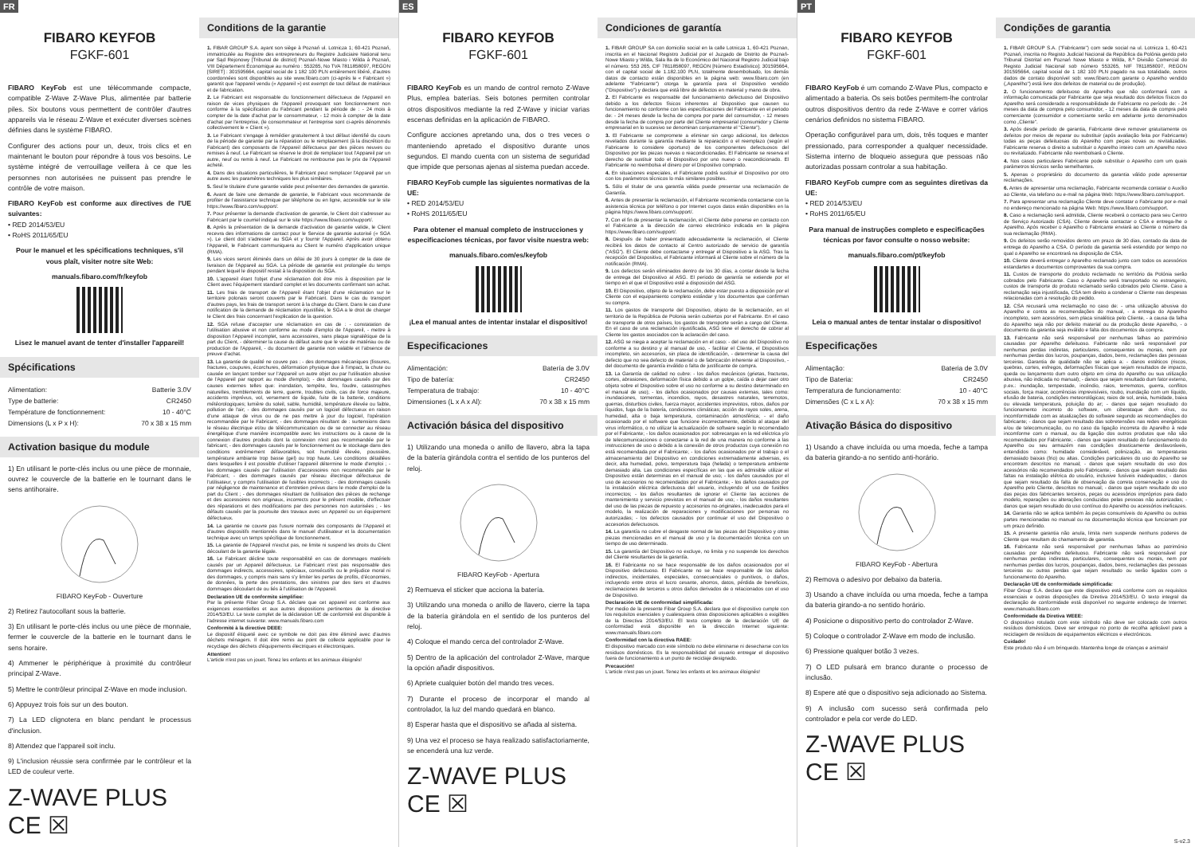FR
FIBARO KEYFOB
FGKF-601
FIBARO KeyFob est une télécommande compacte, compatible Z-Wave Z-Wave Plus, alimentée par batterie piles. Six boutons vous permettent de contrôler d'autres appareils via le réseau Z-Wave et exécuter diverses scènes définies dans le système FIBARO.
Configurer des actions pour un, deux, trois clics et en maintenant le bouton pour répondre à tous vos besoins. Le système intégré de verrouillage veillera à ce que les personnes non autorisées ne puissent pas prendre le contrôle de votre maison.
FIBARO KeyFob est conforme aux directives de l'UE suivantes:
• RED 2014/53/EU
• RoHS 2011/65/EU
Pour le manuel et les spécifications techniques, s'il vous plaît, visiter notre site Web:
manuals.fibaro.com/fr/keyfob
Lisez le manuel avant de tenter d'installer l'appareil!
Spécifications
| Alimentation: | Batterie 3.0V |
| Type de batterie: | CR2450 |
| Température de fonctionnement: | 10 - 40°C |
| Dimensions (L x P x H): | 70 x 38 x 15 mm |
Activation basique du module
1) En utilisant le porte-clés inclus ou une pièce de monnaie, ouvrez le couvercle de la batterie en le tournant dans le sens antihoraire.
FIBARO KeyFob - Ouverture
2) Retirez l'autocollant sous la batterie.
3) En utilisant le porte-clés inclus ou une pièce de monnaie, fermer le couvercle de la batterie en le tournant dans le sens horaire.
4) Ammener le périphérique à proximité du contrôleur principal Z-Wave.
5) Mettre le contrôleur principal Z-Wave en mode inclusion.
6) Appuyez trois fois sur un des bouton.
7) La LED clignotera en blanc pendant le processus d'inclusion.
8) Attendez que l'appareil soit inclu.
9) L'inclusion réussie sera confirmée par le contrôleur et la LED de couleur verte.
Z-WAVE PLUS CE ☒
Conditions de la garantie
1. FIBAR GROUP S.A. ayant son siège à Poznań ul. Lotnicza 1; 60-421 Poznań, immatriculée au Registre des entrepreneurs du Registre Judiciaire National tenu par Sąd Rejonowy [Tribunal de district] Poznań-Nowe Miasto i Wilda à Poznań, VIII Département Économique au numéro : 553265, No TVA 7811858097, REGON [SIRET] : 301595664, capital social de 1 182 100 PLN entièrement libéré, d'autres coordonnées sont disponibles au site www.fibaro.com (ci-après le « Fabricant ») garantit que l'appareil vendu (« Appareil ») est exempt de tout défaut de matériaux et de fabrication.
2. Le Fabricant est responsable du fonctionnement défectueux de l'Appareil en raison de vices physiques de l'Appareil provoquant son fonctionnement non conforme à la spécification du Fabricant pendant la période de : - 24 mois à compter de la date d'achat par le consommateur, - 12 mois à compter de la date d'achat par l'entreprise, (le consommateur et l'entreprise sont ci-après dénommés collectivement le « Client »).
3. Le Fabricant s'engage à remédier gratuitement à tout défaut identifié du cours de la période de garantie par la réparation ou le remplacement (à la discrétion du Fabricant) des composants de l'Appareil défectueux par des pièces neuves ou remises à neuf. Le Fabricant se réserve le droit de remplacer tout l'Appareil par un autre, neuf ou remis à neuf. Le Fabricant ne rembourse pas le prix de l'Appareil acheté.
4. Dans des situations particulières, le Fabricant peut remplacer l'Appareil par un autre avec les paramètres techniques les plus similaires.
5. Seul le titulaire d'une garantie valide peut présenter des demandes de garantie.
6. Avant de faire une demande de garantie, le Fabricant vous recommande de profiter de l'assistance technique par téléphone ou en ligne, accessible sur le site https://www.fibaro.com/support/.
7. Pour présenter la demande d'activation de garantie, le Client doit s'adresser au Fabricant par le courriel indiqué sur le site https://www.fibaro.com/support/.
8. Après la présentation de la demande d'activation de garantie valide, le Client recevra des informations de contact pour le Service de garantie autorisé (« SGA »). Le client doit s'adresser au SGA et y fournir l'Appareil. Après avoir obtenu l'Appareil, le Fabricant communiquera au Client le numéro d'application unique (RMA).
9. Les vices seront éliminés dans un délai de 30 jours à compter de la date de livraison de l'Appareil au SGA. La période de garantie est prolongée du temps pendant lequel le dispositif restait à la disposition du SGA.
10. L'appareil étant l'objet d'une réclamation doit être mis à disposition par le Client avec l'équipement standard complet et les documents confirmant son achat.
11. Les frais de transport de l'Appareil étant l'objet d'une réclamation sur le territoire polonais seront couverts par le Fabricant. Dans le cas du transport d'autres pays, les frais de transport seront à la charge du Client. Dans le cas d'une notification de la demande de réclamation injustifiée, le SGA a le droit de charger le Client des frais concernant l'explication de la question.
12. SGA refuse d'accepter une réclamation en cas de : - constatation de l'utilisation abusive et non conforme au mode d'emploi de l'Appareil, - mettre à disposition l'Appareil incomplet, sans accessoires, sans plaque signalétique de la part du Client, - déterminer la cause du défaut autre que le vice de matériau ou de production de l'Appareil, - du document de garantie non valable et l'absence de preuve d'achat.
13. La garantie de qualité ne couvre pas : - des dommages mécaniques (fissures, fractures, coupures, écorchures, déformation physique due à l'impact, la chute ou causée en lançant tomber sur l'Appareil un autre objet ou par l'utilisation abusive de l'Appareil par rapport au mode d'emploi); - des dommages causés par des causes externes telles que: inondation, tempête, feu, foudre, catastrophes naturelles, tremblements de terre, guerre, troubles civils, cas de force majeure, accidents imprévus, vol, versement de liquide, fuite de la batterie, conditions météorologiques; lumière du soleil, sable, humidité, température élevée ou faible, pollution de l'air; - des dommages causés par un logiciel défectueux en raison d'une attaque de virus ou de ne pas mettre à jour du logiciel, l'opération recommandée par le Fabricant; - des dommages résultant de : surtensions dans le réseau électrique et/ou de télécommunication ou de se connecter au réseau énergétique d'une manière incompatible avec les instructions ou à cause de la connexion d'autres produits dont la connexion n'est pas recommandée par le fabricant; - des dommages causés par le fonctionnement ou le stockage dans des conditions extrêmement défavorables, soit humidité élevée, poussière, température ambiante trop basse (gel) ou trop haute. Les conditions détaillées dans lesquelles il est possible d'utiliser l'appareil détermine le mode d'emploi ; - les dommages causés par l'utilisation d'accessoires non recommandés par le Fabricant; - des dommages causés par réseau électrique défectueux de l'utilisateur, y compris l'utilisation de fusibles incorrects ; - des dommages causés par négligence de maintenance et d'entretien prévus dans le mode d'emploi de la part du Client ; - des dommages résultant de l'utilisation des pièces de rechange et des accessoires non originaux, incorrects pour le présent modèle, d'effectuer des réparations et des modifications par des personnes non autorisées ; - les défauts causés par la poursuite des travaux avec un Appareil ou un équipement défectueux.
14. La garantie ne couvre pas l'usure normale des composants de l'Appareil et d'autres dispositifs mentionnés dans le manuel d'utilisateur et la documentation technique avec un temps spécifique de fonctionnement.
15. La garantie de l'Appareil n'exclut pas, ne limite ni suspend les droits du Client découlant de la garantie légale.
16. Le Fabricant décline toute responsabilité en cas de dommages matériels causés par un Appareil défectueux. Le Fabricant n'est pas responsable des dommages indirects, accessoires, spéciaux, consécutifs ou le préjudice moral ni des dommages, y compris mais sans s'y limiter les pertes de profits, d'économies, de données, la perte des prestations, des sinistres par des tiers et d'autres dommages découlant de ou liés à l'utilisation de l'Appareil.
Declaration UE de conformite simplifiee:
Par la présente Fibar Group S.A. déclare que cet appareil est conforme aux exigences essentielles et aux autres dispositions pertinentes de la directive 2014/53/EU. Le texte complet de la déclaration UE de conformité est disponible à l'adresse internet suivante: www.manuals.fibaro.com
Conformité à la directive DEEE:
Le dispositif étiqueté avec ce symbole ne doit pas être éliminé avec d'autres déchets ménagers. Il doit être remis au point de collecte applicable pour le recyclage des déchets d'équipements électriques et électroniques.
Attention!
L'article n'est pas un jouet. Tenez les enfants et les animaux éloignés!
ES
FIBARO KEYFOB
FGKF-601
FIBARO KeyFob es un mando de control remoto Z-Wave Plus, emplea baterías. Seis botones permiten controlar otros dispositivos mediante la red Z-Wave y iniciar varias escenas definidas en la aplicación de FIBARO.
Configure acciones apretando una, dos o tres veces o manteniendo apretado el dispositivo durante unos segundos. El mando cuenta con un sistema de seguridad que impide que personas ajenas al sistema puedan accede.
FIBARO KeyFob cumple las siguientes normativas de la UE:
• RED 2014/53/EU
• RoHS 2011/65/EU
Para obtener el manual completo de instrucciones y especificaciones técnicas, por favor visite nuestra web:
manuals.fibaro.com/es/keyfob
¡Lea el manual antes de intentar instalar el dispositivo!
Especificaciones
| Alimentación: | Batería de 3.0V |
| Tipo de batería: | CR2450 |
| Temperatura de trabajo: | 10 - 40°C |
| Dimensiones (L x A x Al): | 70 x 38 x 15 mm |
Activación básica del dispositivo
1) Utilizando una moneda o anillo de llavero, abra la tapa de la batería girándola contra el sentido de los punteros del reloj.
FIBARO KeyFob - Apertura
2) Remueva el sticker que acciona la batería.
3) Utilizando una moneda o anillo de llavero, cierre la tapa de la batería girándola en el sentido de los punteros del reloj.
4) Coloque el mando cerca del controlador Z-Wave.
5) Dentro de la aplicación del controlador Z-Wave, marque la opción añadir dispositivos.
6) Apriete cualquier botón del mando tres veces.
7) Durante el proceso de incorporar el mando al controlador, la luz del mando quedará en blanco.
8) Esperar hasta que el dispositivo se añada al sistema.
9) Una vez el proceso se haya realizado satisfactoriamente, se encenderá una luz verde.
Z-WAVE PLUS CE ☒
Condiciones de garantía
1. FIBAR GROUP SA con domicilio social en la calle Lotnicza 1, 60-421 Poznan, inscrita en el Nacional Registro Judicial por el Juzgado de Distrito de Poznań-Nowe Miasto y Wilda, Sala 8a de lo Económico del Nacional Registro Judicial bajo el número: 553 265, CIF 7811858097, REGON [Número Estadístico]: 301595664, con el capital social de 1.182.100 PLN, totalmente desembolsado, los demás datos de contacto están disponibles en la página web: www.fibaro.com (en adelante "Fabricante") otorga la garantía para el Dispositivo vendido ("Dispositivo") y declara que está libre de defectos en material y mano de obra.
2. El Fabricante es responsable del funcionamiento defectuoso del Dispositivo debido a los defectos físicos inherentes al Dispositivo que causen su funcionamiento no conforme con las especificaciones del Fabricante en el periodo de: - 24 meses desde la fecha de compra por parte del consumidor, - 12 meses desde la fecha de compra por parte del Cliente empresarial (consumidor y Cliente empresarial en lo sucesivo se denominan conjuntamente el "Cliente").
3. El Fabricante se compromete a eliminar sin cargo adicional, los defectos revelados durante la garantía mediante la reparación o el reemplazo (según el Fabricante lo considere oportuno) de los componentes defectuosos del Dispositivo por las piezas nuevas o reacondicionadas. El Fabricante se reserva el derecho de sustituir todo el Dispositivo por uno nuevo o reacondicionado. El Fabricante no reembolsa el dinero por el Dispositivo comprado.
4. En situaciones especiales, el Fabricante podrá sustituir el Dispositivo por otro con los parámetros técnicos lo más similares posibles.
5. Sólo el titular de una garantía válida puede presentar una reclamación de Garantía.
6. Antes de presentar la reclamación, el Fabricante recomienda contactarse con la asistencia técnica por teléfono o por Internet cuyos datos están disponibles en la página https://www.fibaro.com/support/.
7. Con el fin de presentar la reclamación, el Cliente debe ponerse en contacto con el Fabricante a la dirección de correo electrónico indicada en la página https://www.fibaro.com/support/.
8. Después de haber presentado adecuadamente la reclamación, el Cliente recibirá los datos de contacto al Centro autorizado de servicio de garantía ("ASG"). El Cliente debe contactarse y entregar el Dispositivo a la ASG. Tras la recepción del Dispositivo, el Fabricante informará al Cliente sobre el número de la notificación (RMA).
9. Los defectos serán eliminados dentro de los 30 días, a contar desde la fecha de entrega del Dispositivo al ASG. El periodo de garantía se extiende por el tiempo en el que el Dispositivo esté a disposición del ASG.
10. El Dispositivo, objeto de la reclamación, debe estar puesto a disposición por el Cliente con el equipamiento completo estándar y los documentos que confirman su compra.
11. Los gastos de transporte del Dispositivo, objeto de la reclamación, en el territorio de la República de Polonia serán cubiertos por el Fabricante. En el caso de transporte de otros países, los gastos de transporte serán a cargo del Cliente. En el caso de una reclamación injustificada, ASG tiene el derecho de cobrar al Cliente los gastos asociados con la aclaración del caso.
12. ASG se niega a aceptar la reclamación en el caso: - del uso del Dispositivo no conforme a su destino y al manual de uso, - facilitar el Cliente, el Dispositivos incompleto, sin accesorios, sin placa de identificación, - determinar la causa del defecto que no sea defecto de material o de fabricación inherente al Dispositivo, - del documento de garantía inválido o falta de justificante de compra.
13. La Garantía de calidad no cubre: - los daños mecánicos (grietas, fracturas, cortes, abrasiones, deformación física debido a un golpe, caída o dejar caer otro objeto sobre el Dispositivo sobre el uso no conforme a su destino determinado en el manual de uso); - los daños ocasionados por causas externas, tales como: inundaciones, tormentas, incendios, rayos, desastres naturales, terremotos, guerras, disturbios civiles, fuerza mayor, accidentes imprevistos, robos, daños por líquidos, fuga de la batería, condiciones climáticas; acción de rayos soles, arena, humedad, alta o baja temperatura, contaminación atmosférica; - el daño ocasionado por el software que funcione incorrectamente, debido al ataque del virus informático, o no utilizar la actualización de software según lo recomendado por el Fabricante; - los daños ocasionados por: sobrecargas en la red eléctrica y/o de telecomunicaciones o conectarse a la red de una manera no conforme a las instrucciones de uso o debido a la conexión de otros productos cuya conexión no está recomendada por el Fabricante; - los daños ocasionados por el trabajo o el almacenamiento del Dispositivo en condiciones extremadamente adversas, es decir, alta humedad, polvo, temperatura baja (helada) o temperatura ambiente demasiado alta. Las condiciones específicas en las que es admisible utilizar el Dispositivo están determinas en el manual de uso; - los daños causados por el uso de accesorios no recomendados por el Fabricante; - los daños causados por la instalación eléctrica defectuosa del usuario, incluyendo el uso de fusibles incorrectos; - los daños resultantes de ignorar el Cliente las acciones de mantenimiento y servicio previstos en el manual de uso; - los daños resultantes del uso de las piezas de repuesto y accesorios no-originales, inadecuados para el modelo, la realización de reparaciones y modificaciones por personas no autorizadas; - los defectos causados por continuar el uso del Dispositivo o accesorios defectuosos.
14. La garantía no cubre el desgaste normal de las piezas del Dispositivo y otras piezas mencionadas en el manual de uso y la documentación técnica con un tiempo de uso determinado.
15. La garantía del Dispositivo no excluye, no limita y no suspende los derechos del Cliente resultantes de la garantía.
16. El Fabricante no se hace responsable de los daños ocasionados por el Dispositivo defectuoso. El Fabricante no se hace responsable de los daños indirectos, incidentales, especiales, consecuenciales o punitivos, o daños, incluyendo entre otros el lucro cesante, ahorros, datos, pérdida de beneficios, reclamaciones de terceros u otros daños derivados de o relacionados con el uso de Dispositivo.
Declaración UE de conformidad simplificada:
Por medio de la presente Fibar Group S.A. declara que el dispositivo cumple con los requisitos esenciales y cualesquiera otras disposiciones aplicables o exigibles de la Directiva 2014/53/EU. El texto completo de la declaración UE de conformidad está disponible en la dirección Internet siguiente: www.manuals.fibaro.com
Conformidad con la directiva RAEE:
El dispositivo marcado con este símbolo no debe eliminarse ni desecharse con los residuos domésticos. Es la responsabilidad del usuario entregar el dispositivo fuera de funcionamiento a un punto de reciclaje designado.
Precaución!
L'article n'est pas un jouet. Tenez les enfants et les animaux éloignés!
PT
FIBARO KEYFOB
FGKF-601
FIBARO KeyFob é um comando Z-Wave Plus, compacto e alimentado a bateria. Os seis botões permitem-lhe controlar outros dispositivos dentro da rede Z-Wave e correr vários cenários definidos no sistema FIBARO.
Operação configurável para um, dois, três toques e manter pressionado, para corresponder a qualquer necessidade. Sistema interno de bloqueio assegura que pessoas não autorizadas possam controlar a sua habitação.
FIBARO KeyFob cumpre com as seguintes diretivas da UE:
• RED 2014/53/EU
• RoHS 2011/65/EU
Para manual de instruções completo e especificações técnicas por favor consulte o nosso website:
manuals.fibaro.com/pt/keyfob
Leia o manual antes de tentar instalar o dispositivo!
Especificações
| Alimentação: | Bateria de 3.0V |
| Tipo de Bateria: | CR2450 |
| Temperatura de funcionamento: | 10 - 40°C |
| Dimensões (C x L x A): | 70 x 38 x 15 mm |
Ativação Básica do dispositivo
1) Usando a chave incluída ou uma moeda, feche a tampa da bateria girando-a no sentido anti-horário.
FIBARO KeyFob - Abertura
2) Remova o adesivo por debaixo da bateria.
3) Usando a chave incluída ou uma moeda, feche a tampa da bateria girando-a no sentido horário.
4) Posicione o dispositivo perto do controlador Z-Wave.
5) Coloque o controlador Z-Wave em modo de inclusão.
6) Pressione qualquer botão 3 vezes.
7) O LED pulsará em branco durante o processo de inclusão.
8) Espere até que o dispositivo seja adicionado ao Sistema.
9) A inclusão com sucesso será confirmada pelo controlador e pela cor verde do LED.
Z-WAVE PLUS CE ☒
Condições de garantia
1. FIBAR GROUP S.A. ("Fabricante") com sede social na ul. Lotnicza 1, 60-421 Poznań, inscrita no Registo Judicial Nacional da República da Polónia gerido pelo Tribunal Distrital em Poznań Nowe Miasto e Wilda, 8.ª Divisão Comercial do Registo Judicial Nacional sob número 553265, NIF 7811858097, REGON 301595664, capital social de 1 182 100 PLN pagado na sua totalidade, outros dados de contato disponível sob: www.fibaro.com garante o Aparelho vendido („Aparelho") está livre dos defeitos de material ou de produção).
2. O funcionamento defeituoso do Aparelho que não conformará com a informação comunicada por Fabricante que seja resultado dos defeitos físicos do Aparelho será considerado a responsabilidade de Fabricante no período de: - 24 meses da data de compra pelo consumidor, - 12 meses da data de compra pelo comerciante (consumidor e comerciante serão em adelante junto denominados como „Cliente".
3. Após desde período de garantia, Fabricante deve remover gratuitamente os defeitos por meios de reparar ou substituir (após avaliação feita por Fabricante) todas as peças defeituosas do Aparelho com peças novas ou revitalizadas. Fabricante reserva o direito a substituir o Aparelho inteiro com um Aparelho novo ou revitalizado. Fabricante não reembolsará o Cliente.
4. Nos casos particulares Fabricante pode substituir o Aparelho com um quais parâmetros técnicos serão semelhantes.
5. Apenas o proprietário do documento da garantia válido pode apresentar reclamações.
6. Antes de apresentar uma reclamação, Fabricante recomenda contatar o Auxílio ao Cliente, via telefono ou e-mail na página Web: https://www.fibaro.com/support.
7. Para apresentar uma reclamação Cliente deve contatar o Fabricante por e-mail no endereço mencionado na página Web: https://www.fibaro.com/support.
8. Caso a reclamação será admitida, Cliente receberá o contacto para seu Centro de Serviço Autorizado (CSA). Cliente deveria contactar o CSA e entrega-lhe o Aparelho. Após receber o Aparelho o Fabricante enviará ao Cliente o número da sua reclamação (RMA).
9. Os defeitos serão removidos dentro um prazo de 30 dias, contado da data de entrega do Aparelho a CSA. O período da garantia será estendido por tempo no qual o Aparelho se encontrará na disposição de CSA.
10. Cliente deverá entregar o Aparelho reclamado junto com todos os acessórios estandartes e documentos comprovantes da sua compra.
11. Custos de transporte do produto reclamado no território da Polónia serão cobrados pelo Fabricante. Caso o Aparelho será transportado no estrangeiro, custos de transporte do produto reclamado serão cobrados pelo Cliente. Caso a reclamação seja injustificada, CSA tem direito a condenar o Cliente nas despesas relacionadas com a resolução do pedido.
12. CSA recusará uma reclamação no caso de: - uma utilização abusiva do Aparelho e contra as recomendações do manual, - a entrega do Aparelho incompleto, sem acessórios, sem placa sinalética pelo Cliente, - a causa da falha do Aparelho seja não por defeito material ou da produção deste Aparelho, - o documento da garantia seja inválido e falta dos documentos da compra.
13. Fabricante não será responsável por nenhumas falhas ao património causadas por Aparelho defeituoso. Fabricante não será responsável por nenhumas perdas indiretas, particulares, consequentes ou morais, nem por nenhumas perdas dos lucros, poupanças, dados, bens, reclamações das pessoas terceiras. Garantia de qualidade não se aplica a: - danos estéticos (riscos, quebras, cortes, esfregos, deformações físicas que sejam resultados de impacto, queda ou lançamento dum outro objeto em cima do Aparelho ou sua utilização abusiva, não indicada no manual); - danos que sejam resultado dum fator externo, p.ex.: inundação, tempestade, incêndio, raios, terremotos, guerra, conflitos sociais, força maior, ocorrências imprevisíveis, roubo, inundação com um líquido, efusão de bateria, condições meteorológicas; raios de sol, areia, humidade, baixa ou elevada temperatura, poluição do ar; - danos que sejam resultado do funcionamento incorreto do software, um ciberataque dum vírus, ou incomformidade com as atualizações do software segundo as recomendações do fabricante; - danos que sejam resultado das sobretensões nas redes energéticas e/ou de telecomunicação, ou no caso da ligação incorreta do Aparelho à rede incomforme com o manual, ou da ligação dos outros produtos que não são recomendados por Fabricante; - danos que sejam resultado do funcionamento do Aparelho ou seu armazém nas condições drasticamente desfavoráveis, entendidos como: humidade considerável, polinização, as temperaturas demasiado baixas (frio) ou altas. Condições particulares do uso do Aparelho se encontram descritos no manual; - danos que sejam resultado do uso dos acessórios não recomendados pelo Fabricante; - danos que sejam resultado das faltas na instalação elétrica do usuário, inclusive fusíveis inadequados; - danos que sejam resultado da falta de observação da correta conservação e uso do Aparelho pelo Cliente, descritos no manual; - danos que sejam resultado do uso das peças dos fabricantes terceiros, peças ou acessórios impróprios para dado modelo, reparações ou alterações conduzidas pelas pessoas não autorizadas; - danos que sejam resultado do uso contínuo do Aparelho ou acessórios ineficazes.
14. Garantia não se aplica também às peças consumíveis do Aparelho ou outras partes mencionadas no manual ou na documentação técnica que funcionam por um prazo definido.
15. A presente garantia não anula, limita nem suspende nenhuns poderes de Cliente que resultam do chamamento de garantia.
16. Fabricante não será responsável por nenhumas falhas ao património causadas por Aparelho defeituoso. Fabricante não será responsável por nenhumas perdas indiretas, particulares, consequentes ou morais, nem por nenhumas perdas dos lucros, poupanças, dados, bens, reclamações das pessoas terceiras ou outras perdas que sejam resultado ou serão ligados com o funcionamento do Aparelho.
Declaração UE de conformidade simplificada:
Fibar Group S.A. declara que este dispositivo está conforme com os requisitos essenciais e outras disposições da Diretiva 2014/53/EU. O texto integral da declaração de conformidade está disponível no seguinte endereço de Internet: www.manuals.fibaro.com
Conformidade da Diretiva WEEE:
O dispositivo rotulado com este símbolo não deve ser colocado com outros resíduos domésticos. Deve ser entregue no ponto de recolha aplicável para a reciclagem de resíduos de equipamentos eléctricos e electrónicos.
Cuidado!
Este produto não é um brinquedo. Mantenha longe de crianças e animais!
S-v2.3